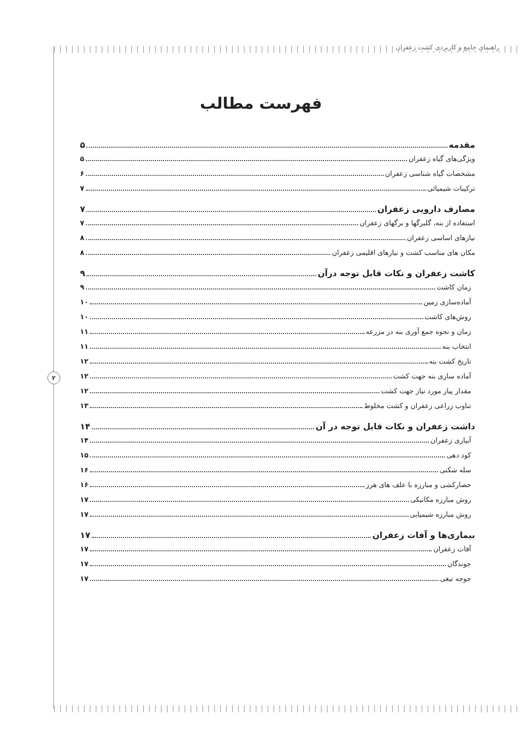راهنمای جامع و کاربردی کشت زعفران
۲
فهرست مطالب
مقدمه ۵
ویژگی‌های گیاه زعفران ۵
مشخصات گیاه شناسی زعفران ۶
ترکیبات شیمیائی ۷
مصارف دارویی زعفران ۷
استفاده از بنه، گلبرگها و برگهای زعفران ۷
نیازهای اساسی زعفران ۸
مکان های مناسب کشت و نیازهای اقلیمی زعفران ۸
کاشت زعفران و نکات قابل توجه درآن ۹
زمان کاشت ۹
آماده‌سازی زمین ۱۰
روش‌های کاشت ۱۰
زمان و نحوه جمع آوری بنه در مزرعه ۱۱
انتخاب بنه ۱۱
تاریخ کشت بنه ۱۲
آماده سازی بنه جهت کشت ۱۲
مقدار پیاز مورد نیاز جهت کشت ۱۲
تناوب زراعی زعفران و کشت مخلوط ۱۳
داشت زعفران و نکات قابل توجه در آن ۱۴
آبیاری زعفران ۱۴
کود دهی ۱۵
سله شکنی ۱۶
حصارکشی و مبارزه با علف های هرز ۱۶
روش مبارزه مکانیکی ۱۷
روش مبارزه شیمیایی ۱۷
بیماری‌ها و آفات زعفران ۱۷
آفات زعفران ۱۷
جوندگان ۱۷
جوجه تیغی ۱۷